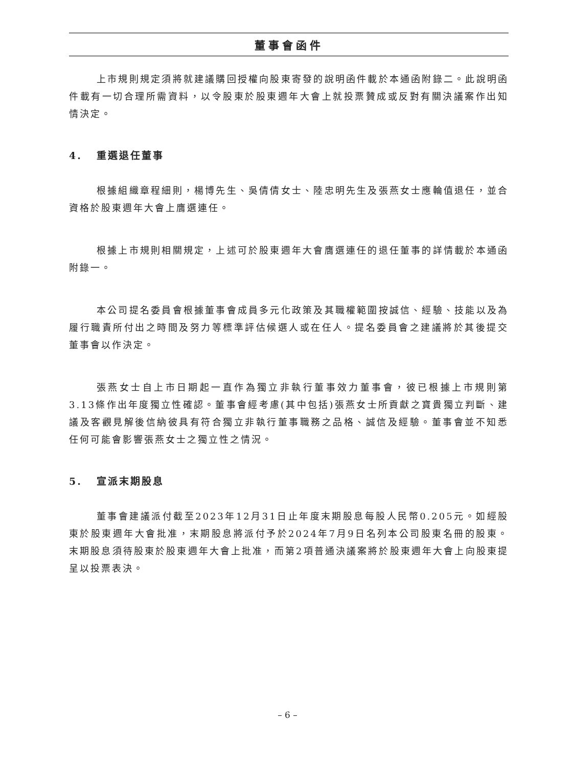董事會函件
上市規則規定須將就建議購回授權向股東寄發的說明函件載於本通函附錄二。此說明函件載有一切合理所需資料，以令股東於股東週年大會上就投票贊成或反對有關決議案作出知情決定。
4. 重選退任董事
根據組織章程細則，楊博先生、吳倩倩女士、陸忠明先生及張燕女士應輪值退任，並合資格於股東週年大會上膺選連任。
根據上市規則相關規定，上述可於股東週年大會膺選連任的退任董事的詳情載於本通函附錄一。
本公司提名委員會根據董事會成員多元化政策及其職權範圍按誠信、經驗、技能以及為履行職責所付出之時間及努力等標準評估候選人或在任人。提名委員會之建議將於其後提交董事會以作決定。
張燕女士自上市日期起一直作為獨立非執行董事效力董事會，彼已根據上市規則第3.13條作出年度獨立性確認。董事會經考慮(其中包括)張燕女士所貢獻之寶貴獨立判斷、建議及客觀見解後信納彼具有符合獨立非執行董事職務之品格、誠信及經驗。董事會並不知悉任何可能會影響張燕女士之獨立性之情況。
5. 宣派末期股息
董事會建議派付截至2023年12月31日止年度末期股息每股人民幣0.205元。如經股東於股東週年大會批准，末期股息將派付予於2024年7月9日名列本公司股東名冊的股東。末期股息須待股東於股東週年大會上批准，而第2項普通決議案將於股東週年大會上向股東提呈以投票表決。
– 6 –